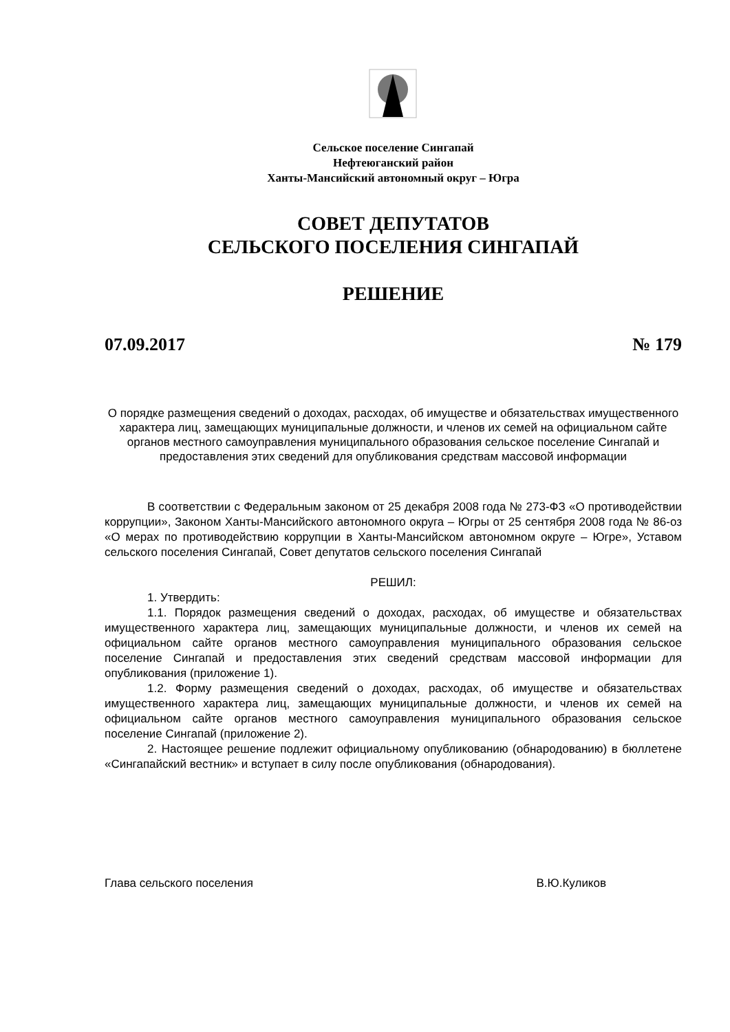Сельское поселение Сингапай
Нефтеюганский район
Ханты-Мансийский автономный округ – Югра
СОВЕТ ДЕПУТАТОВ
СЕЛЬСКОГО ПОСЕЛЕНИЯ СИНГАПАЙ
РЕШЕНИЕ
07.09.2017 № 179
О порядке размещения сведений о доходах, расходах, об имуществе и обязательствах имущественного характера лиц, замещающих муниципальные должности, и членов их семей на официальном сайте органов местного самоуправления муниципального образования сельское поселение Сингапай и предоставления этих сведений для опубликования средствам массовой информации
В соответствии с Федеральным законом от 25 декабря 2008 года № 273-ФЗ «О противодействии коррупции», Законом Ханты-Мансийского автономного округа – Югры от 25 сентября 2008 года № 86-оз «О мерах по противодействию коррупции в Ханты-Мансийском автономном округе – Югре», Уставом сельского поселения Сингапай, Совет депутатов сельского поселения Сингапай
РЕШИЛ:
1. Утвердить:
1.1. Порядок размещения сведений о доходах, расходах, об имуществе и обязательствах имущественного характера лиц, замещающих муниципальные должности, и членов их семей на официальном сайте органов местного самоуправления муниципального образования сельское поселение Сингапай и предоставления этих сведений средствам массовой информации для опубликования (приложение 1).
1.2. Форму размещения сведений о доходах, расходах, об имуществе и обязательствах имущественного характера лиц, замещающих муниципальные должности, и членов их семей на официальном сайте органов местного самоуправления муниципального образования сельское поселение Сингапай (приложение 2).
2. Настоящее решение подлежит официальному опубликованию (обнародованию) в бюллетене «Сингапайский вестник» и вступает в силу после опубликования (обнародования).
Глава сельского поселения В.Ю.Куликов